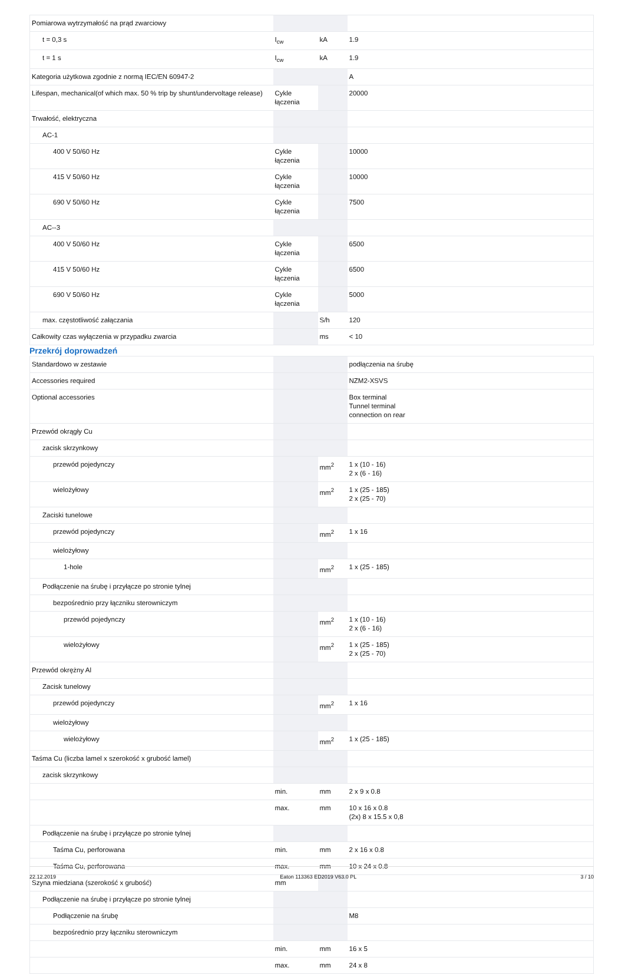| Pomiarowa wytrzymałość na prąd zwarciowy | | | |
| t = 0,3 s | I<sub>cw</sub> | kA | 1.9 |
| t = 1 s | I<sub>cw</sub> | kA | 1.9 |
| Kategoria użytkowa zgodnie z normą IEC/EN 60947-2 | | | A |
| Lifespan, mechanical(of which max. 50 % trip by shunt/undervoltage release) | Cykle łączenia | | 20000 |
| Trwałość, elektryczna | | | |
| AC-1 | | | |
| 400 V 50/60 Hz | Cykle łączenia | | 10000 |
| 415 V 50/60 Hz | Cykle łączenia | | 10000 |
| 690 V 50/60 Hz | Cykle łączenia | | 7500 |
| AC--3 | | | |
| 400 V 50/60 Hz | Cykle łączenia | | 6500 |
| 415 V 50/60 Hz | Cykle łączenia | | 6500 |
| 690 V 50/60 Hz | Cykle łączenia | | 5000 |
| max. częstotliwość załączania | | S/h | 120 |
| Całkowity czas wyłączenia w przypadku zwarcia | | ms | < 10 |
Przekrój doprowadzeń
| Standardowo w zestawie | | | podłączenia na śrubę |
| Accessories required | | | NZM2-XSVS |
| Optional accessories | | | Box terminal Tunnel terminal connection on rear |
| Przewód okrągły Cu | | | |
| zacisk skrzynkowy | | | |
| przewód pojedynczy | | mm<sup>2</sup> | 1 x (10 - 16) 2 x (6 - 16) |
| wielożyłowy | | mm<sup>2</sup> | 1 x (25 - 185) 2 x (25 - 70) |
| Zaciski tunelowe | | | |
| przewód pojedynczy | | mm<sup>2</sup> | 1 x 16 |
| wielożyłowy | | | |
| 1-hole | | mm<sup>2</sup> | 1 x (25 - 185) |
| Podłączenie na śrubę i przyłącze po stronie tylnej | | | |
| bezpośrednio przy łączniku sterowniczym | | | |
| przewód pojedynczy | | mm<sup>2</sup> | 1 x (10 - 16) 2 x (6 - 16) |
| wielożyłowy | | mm<sup>2</sup> | 1 x (25 - 185) 2 x (25 - 70) |
| Przewód okrężny Al | | | |
| Zacisk tunelowy | | | |
| przewód pojedynczy | | mm<sup>2</sup> | 1 x 16 |
| wielożyłowy | | | |
| wielożyłowy | | mm<sup>2</sup> | 1 x (25 - 185) |
| Taśma Cu (liczba lamel x szerokość x grubość lamel) | | | |
| zacisk skrzynkowy | | | |
| | min. | mm | 2 x 9 x 0.8 |
| | max. | mm | 10 x 16 x 0.8 (2x) 8 x 15.5 x 0,8 |
| Podłączenie na śrubę i przyłącze po stronie tylnej | | | |
| Taśma Cu, perforowana | min. | mm | 2 x 16 x 0.8 |
| Taśma Cu, perforowana | max. | mm | 10 x 24 x 0.8 |
| Szyna miedziana (szerokość x grubość) | mm | | |
| Podłączenie na śrubę i przyłącze po stronie tylnej | | | |
| Podłączenie na śrubę | | | M8 |
| bezpośrednio przy łączniku sterowniczym | | | |
| | min. | mm | 16 x 5 |
| | max. | mm | 24 x 8 |
22.12.2019 Eaton 113363 ED2019 V63.0 PL 3 / 10